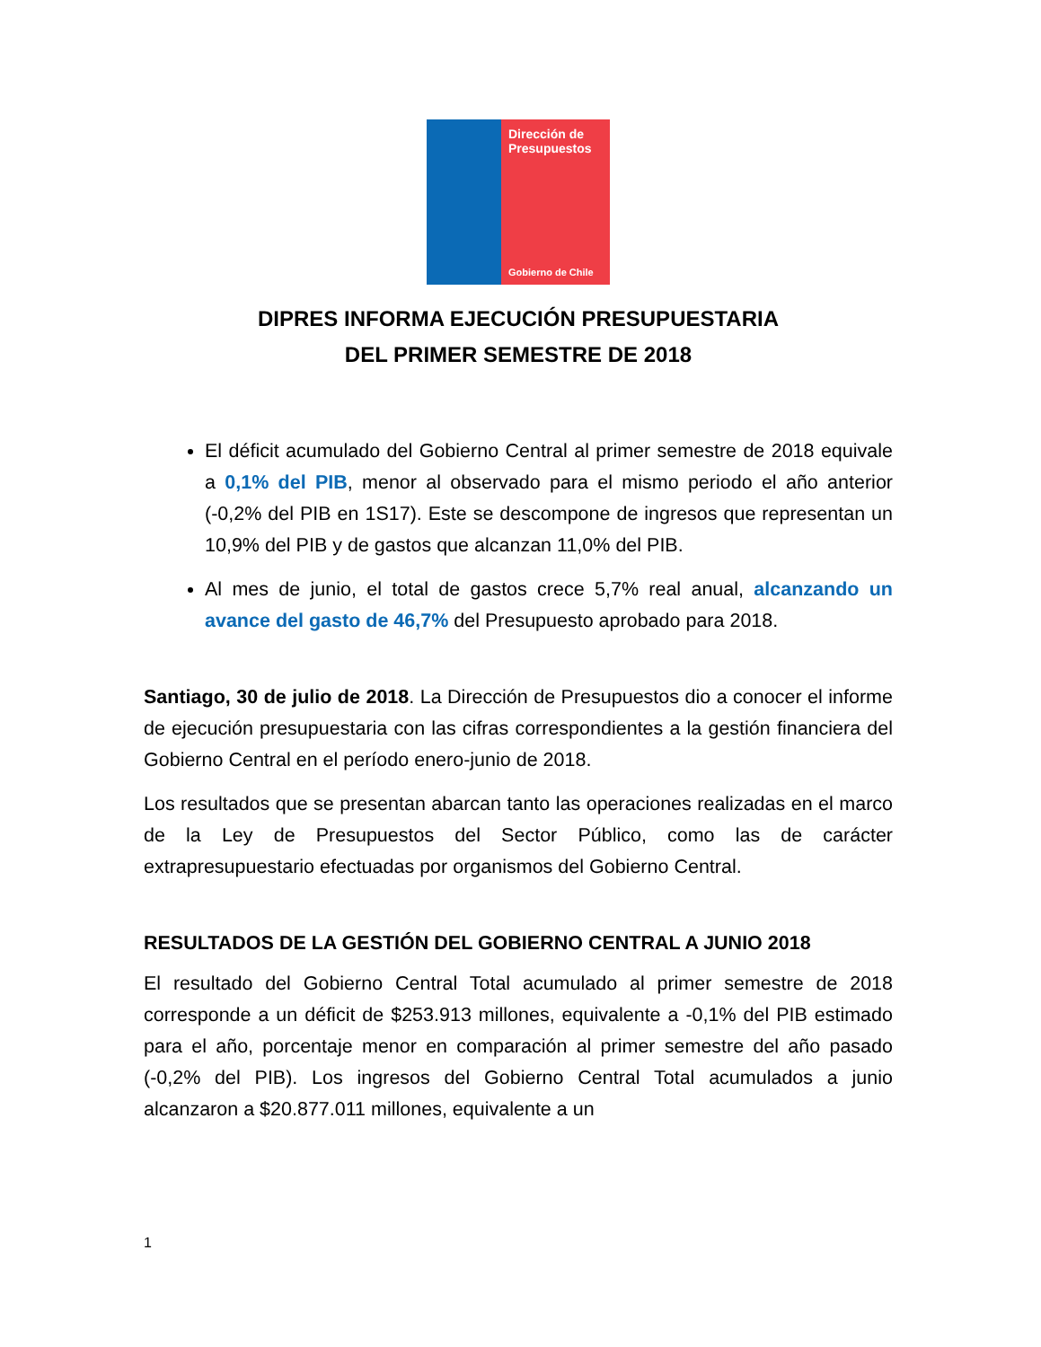Dirección de
Presupuestos
Gobierno de Chile
DIPRES INFORMA EJECUCIÓN PRESUPUESTARIA
DEL PRIMER SEMESTRE DE 2018
El déficit acumulado del Gobierno Central al primer semestre de 2018 equivale a 0,1% del PIB, menor al observado para el mismo periodo el año anterior (-0,2% del PIB en 1S17). Este se descompone de ingresos que representan un 10,9% del PIB y de gastos que alcanzan 11,0% del PIB.
Al mes de junio, el total de gastos crece 5,7% real anual, alcanzando un avance del gasto de 46,7% del Presupuesto aprobado para 2018.
Santiago, 30 de julio de 2018. La Dirección de Presupuestos dio a conocer el informe de ejecución presupuestaria con las cifras correspondientes a la gestión financiera del Gobierno Central en el período enero-junio de 2018.
Los resultados que se presentan abarcan tanto las operaciones realizadas en el marco de la Ley de Presupuestos del Sector Público, como las de carácter extrapresupuestario efectuadas por organismos del Gobierno Central.
RESULTADOS DE LA GESTIÓN DEL GOBIERNO CENTRAL A JUNIO 2018
El resultado del Gobierno Central Total acumulado al primer semestre de 2018 corresponde a un déficit de $253.913 millones, equivalente a -0,1% del PIB estimado para el año, porcentaje menor en comparación al primer semestre del año pasado (-0,2% del PIB). Los ingresos del Gobierno Central Total acumulados a junio alcanzaron a $20.877.011 millones, equivalente a un
1